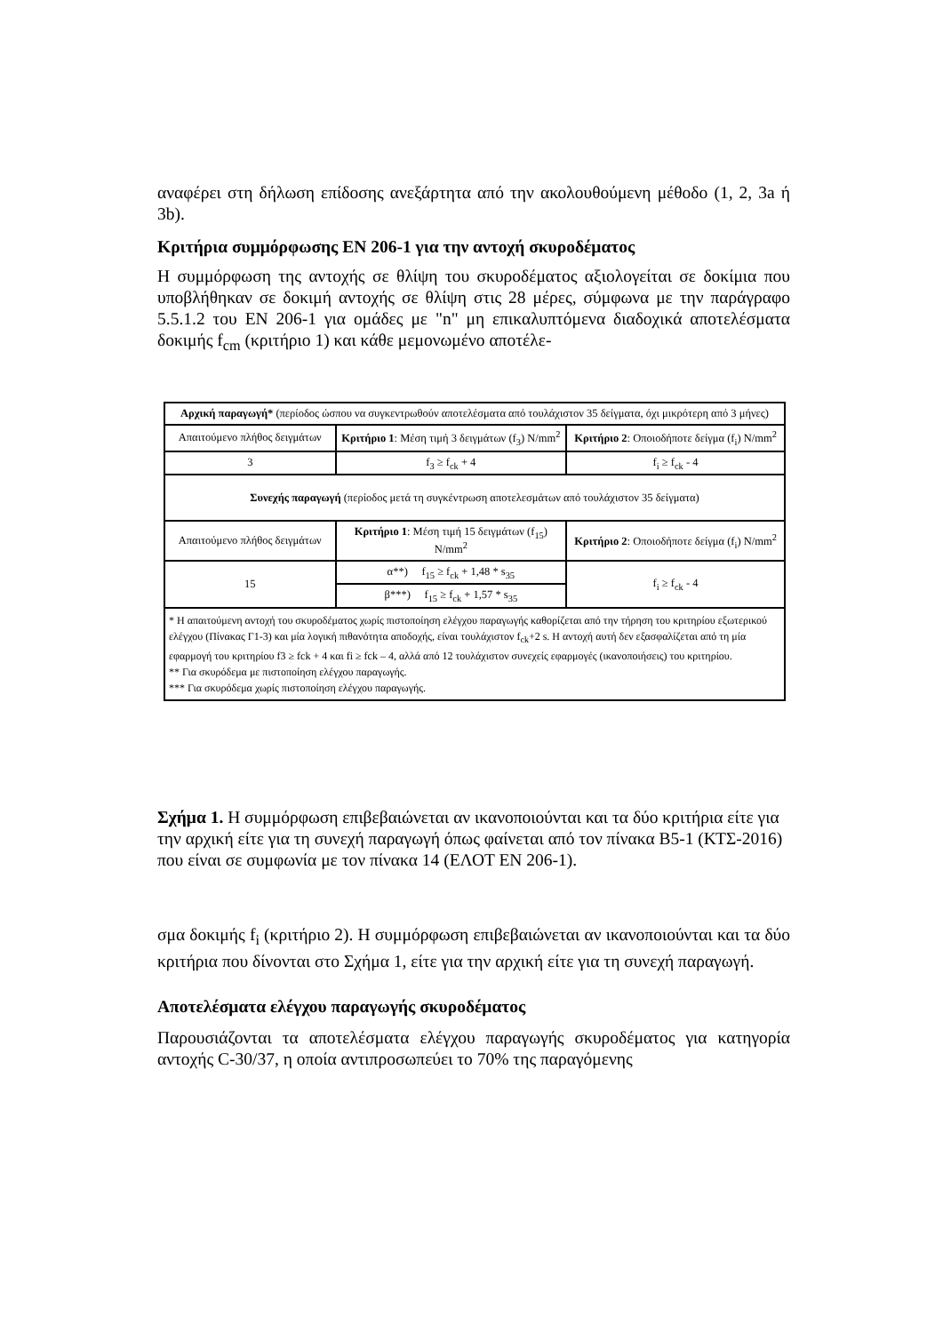αναφέρει στη δήλωση επίδοσης ανεξάρτητα από την ακολουθούμενη μέθοδο (1, 2, 3a ή 3b).
Κριτήρια συμμόρφωσης EN 206-1 για την αντοχή σκυροδέματος
Η συμμόρφωση της αντοχής σε θλίψη του σκυροδέματος αξιολογείται σε δοκίμια που υποβλήθηκαν σε δοκιμή αντοχής σε θλίψη στις 28 μέρες, σύμφωνα με την παράγραφο 5.5.1.2 του EN 206-1 για ομάδες με "n" μη επικαλυπτόμενα διαδοχικά αποτελέσματα δοκιμής f<sub>cm</sub> (κριτήριο 1) και κάθε μεμονωμένο αποτέλε-
| Αρχική παραγωγή* (περίοδος ώσπου να συγκεντρωθούν αποτελέσματα από τουλάχιστον 35 δείγματα, όχι μικρότερη από 3 μήνες) | | |
| Απαιτούμενο πλήθος δειγμάτων | Κριτήριο 1 : Μέση τιμή 3 δειγμάτων (f<sub>3</sub>) N/mm<sup>2</sup> | Κριτήριο 2 : Οποιοδήποτε δείγμα (f<sub>i</sub>) N/mm<sup>2</sup> |
| 3 | f<sub>3</sub> ≥ f<sub>ck</sub> + 4 | f<sub>i</sub> ≥ f<sub>ck</sub> - 4 |
| Συνεχής παραγωγή (περίοδος μετά τη συγκέντρωση αποτελεσμάτων από τουλάχιστον 35 δείγματα) | | |
| Απαιτούμενο πλήθος δειγμάτων | Κριτήριο 1 : Μέση τιμή 15 δειγμάτων (f<sub>15</sub>) N/mm<sup>2</sup> | Κριτήριο 2 : Οποιοδήποτε δείγμα (f<sub>i</sub>) N/mm<sup>2</sup> |
| 15 | α**) f<sub>15</sub> ≥ f<sub>ck</sub> + 1,48 * s<sub>35</sub> | f<sub>i</sub> ≥ f<sub>ck</sub> - 4 |
| | β***) f<sub>15</sub> ≥ f<sub>ck</sub> + 1,57 * s<sub>35</sub> | |
| * Η απαιτούμενη αντοχή του σκυροδέματος χωρίς πιστοποίηση ελέγχου παραγωγής καθορίζεται από την τήρηση του κριτηρίου εξωτερικού ελέγχου (Πίνακας Γ1-3) και μία λογική πιθανότητα αποδοχής, είναι τουλάχιστον f<sub>ck</sub>+2 s. Η αντοχή αυτή δεν εξασφαλίζεται από τη μία εφαρμογή του κριτηρίου f3 ≥ fck + 4 και fi ≥ fck – 4, αλλά από 12 τουλάχιστον συνεχείς εφαρμογές (ικανοποιήσεις) του κριτηρίου. ** Για σκυρόδεμα με πιστοποίηση ελέγχου παραγωγής. *** Για σκυρόδεμα χωρίς πιστοποίηση ελέγχου παραγωγής. | | |
Σχήμα 1. Η συμμόρφωση επιβεβαιώνεται αν ικανοποιούνται και τα δύο κριτήρια είτε για την αρχική είτε για τη συνεχή παραγωγή όπως φαίνεται από τον πίνακα B5-1 (ΚΤΣ-2016) που είναι σε συμφωνία με τον πίνακα 14 (ΕΛΟΤ EN 206-1).
σμα δοκιμής f<sub>i</sub> (κριτήριο 2). Η συμμόρφωση επιβεβαιώνεται αν ικανοποιούνται και τα δύο κριτήρια που δίνονται στο Σχήμα 1, είτε για την αρχική είτε για τη συνεχή παραγωγή.
Αποτελέσματα ελέγχου παραγωγής σκυροδέματος
Παρουσιάζονται τα αποτελέσματα ελέγχου παραγωγής σκυροδέματος για κατηγορία αντοχής C-30/37, η οποία αντιπροσωπεύει το 70% της παραγόμενης